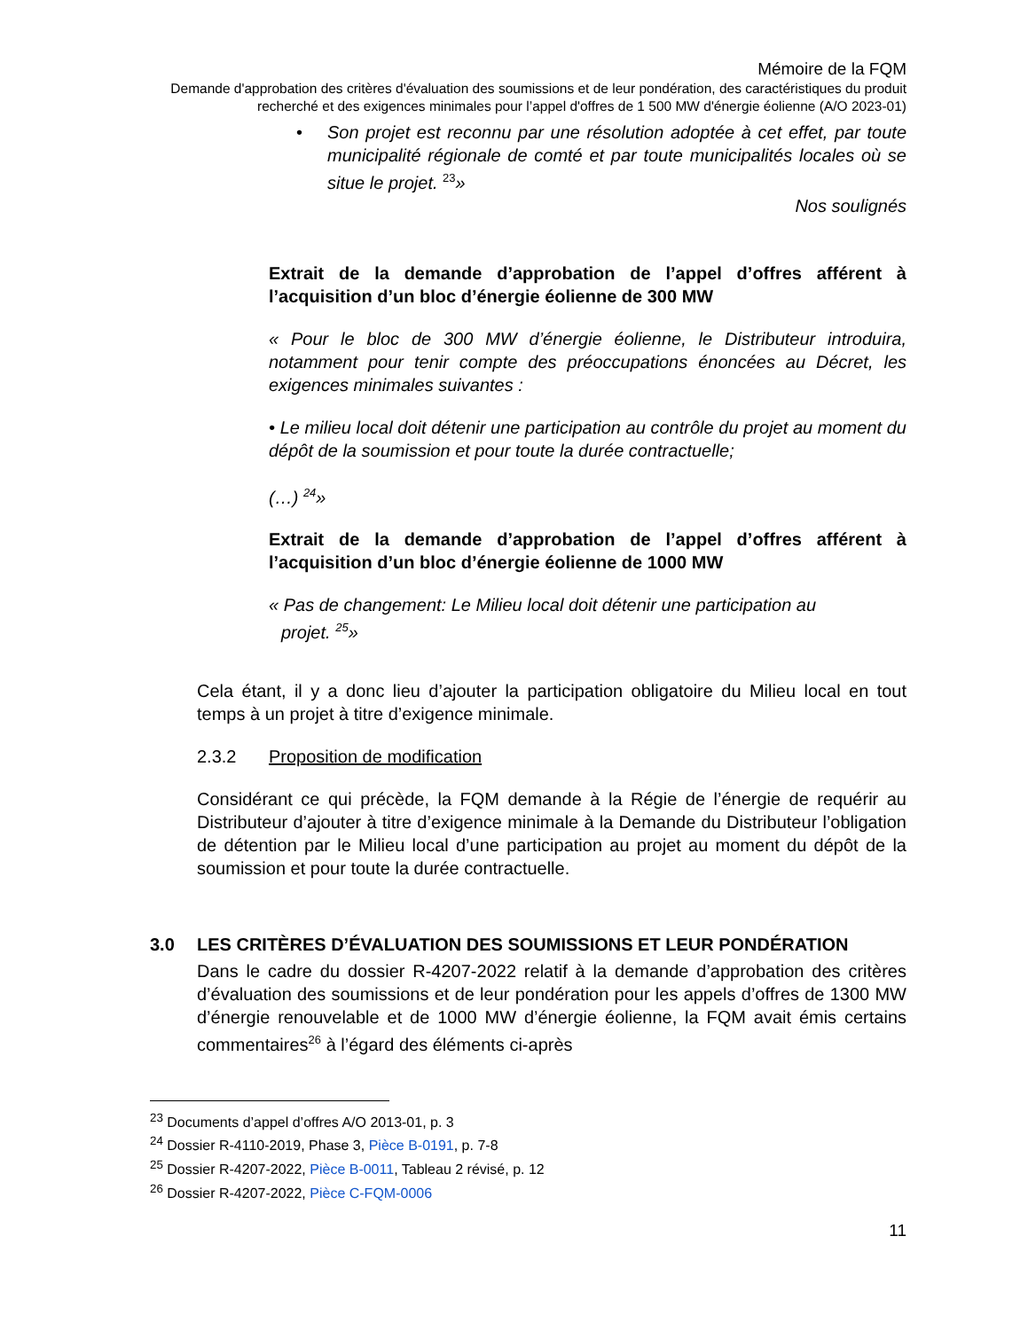Mémoire de la FQM
Demande d'approbation des critères d'évaluation des soumissions et de leur pondération, des caractéristiques du produit recherché et des exigences minimales pour l’appel d'offres de 1 500 MW d'énergie éolienne (A/O 2023-01)
• Son projet est reconnu par une résolution adoptée à cet effet, par toute municipalité régionale de comté et par toute municipalités locales où se situe le projet. <sup>23</sup>»
Nos soulignés
Extrait de la demande d’approbation de l’appel d’offres afférent à l’acquisition d’un bloc d’énergie éolienne de 300 MW
« Pour le bloc de 300 MW d’énergie éolienne, le Distributeur introduira, notamment pour tenir compte des préoccupations énoncées au Décret, les exigences minimales suivantes :
• Le milieu local doit détenir une participation au contrôle du projet au moment du dépôt de la soumission et pour toute la durée contractuelle;
(…) <sup>24</sup>»
Extrait de la demande d’approbation de l’appel d’offres afférent à l’acquisition d’un bloc d’énergie éolienne de 1000 MW
« Pas de changement: Le Milieu local doit détenir une participation au
projet. <sup>25</sup>»
Cela étant, il y a donc lieu d’ajouter la participation obligatoire du Milieu local en tout temps à un projet à titre d’exigence minimale.
2.3.2 Proposition de modification
Considérant ce qui précède, la FQM demande à la Régie de l’énergie de requérir au Distributeur d’ajouter à titre d’exigence minimale à la Demande du Distributeur l’obligation de détention par le Milieu local d’une participation au projet au moment du dépôt de la soumission et pour toute la durée contractuelle.
3.0 LES CRITÈRES D’ÉVALUATION DES SOUMISSIONS ET LEUR PONDÉRATION
Dans le cadre du dossier R-4207-2022 relatif à la demande d’approbation des critères d’évaluation des soumissions et de leur pondération pour les appels d’offres de 1300 MW d’énergie renouvelable et de 1000 MW d’énergie éolienne, la FQM avait émis certains commentaires<sup>26</sup> à l’égard des éléments ci-après
<sup>23</sup> Documents d’appel d’offres A/O 2013-01, p. 3
<sup>24</sup> Dossier R-4110-2019, Phase 3, Pièce B-0191, p. 7-8
<sup>25</sup> Dossier R-4207-2022, Pièce B-0011, Tableau 2 révisé, p. 12
<sup>26</sup> Dossier R-4207-2022, Pièce C-FQM-0006
11